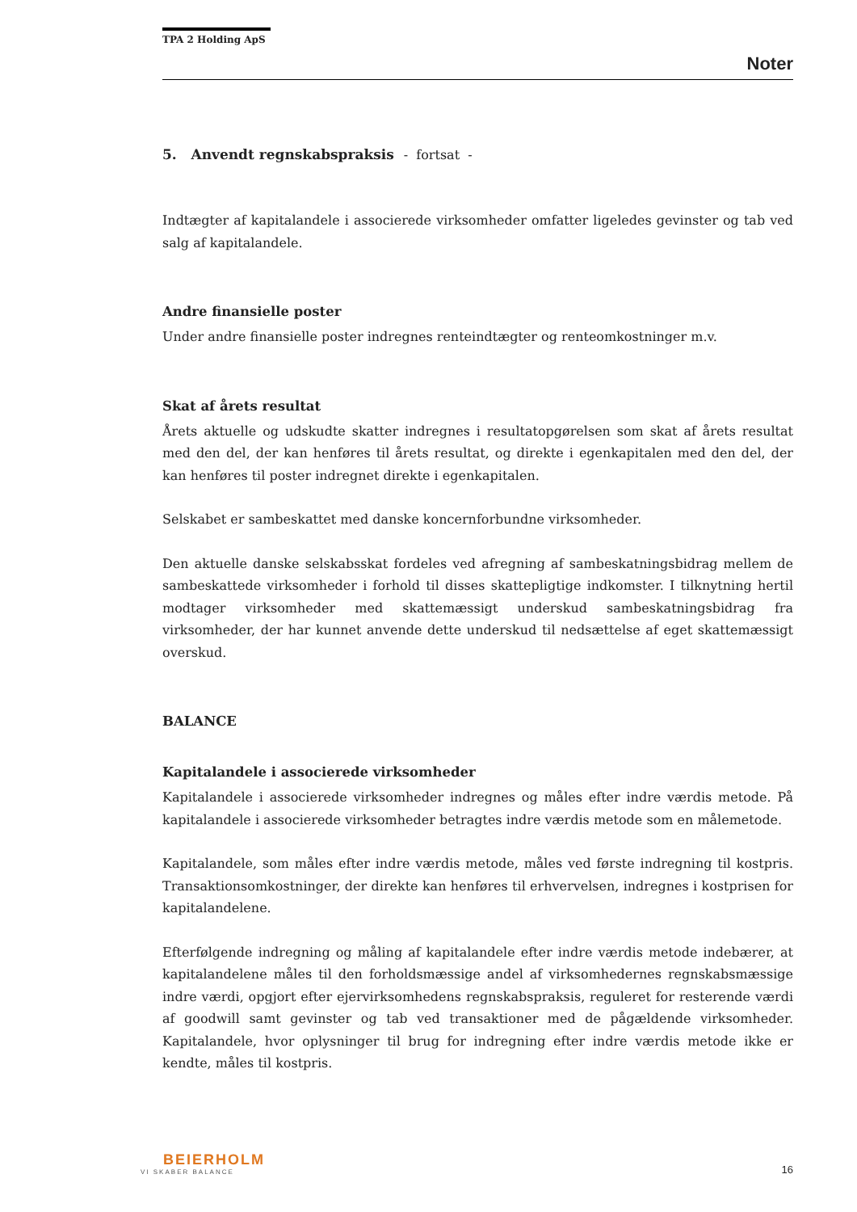TPA 2 Holding ApS
Noter
5. Anvendt regnskabspraksis - fortsat -
Indtægter af kapitalandele i associerede virksomheder omfatter ligeledes gevinster og tab ved salg af kapitalandele.
Andre finansielle poster
Under andre finansielle poster indregnes renteindtægter og renteomkostninger m.v.
Skat af årets resultat
Årets aktuelle og udskudte skatter indregnes i resultatopgørelsen som skat af årets resultat med den del, der kan henføres til årets resultat, og direkte i egenkapitalen med den del, der kan henføres til poster indregnet direkte i egenkapitalen.
Selskabet er sambeskattet med danske koncernforbundne virksomheder.
Den aktuelle danske selskabsskat fordeles ved afregning af sambeskatningsbidrag mellem de sambeskattede virksomheder i forhold til disses skattepligtige indkomster. I tilknytning hertil modtager virksomheder med skattemæssigt underskud sambeskatningsbidrag fra virksomheder, der har kunnet anvende dette underskud til nedsættelse af eget skattemæssigt overskud.
BALANCE
Kapitalandele i associerede virksomheder
Kapitalandele i associerede virksomheder indregnes og måles efter indre værdis metode. På kapitalandele i associerede virksomheder betragtes indre værdis metode som en målemetode.
Kapitalandele, som måles efter indre værdis metode, måles ved første indregning til kostpris. Transaktionsomkostninger, der direkte kan henføres til erhvervelsen, indregnes i kostprisen for kapitalandelene.
Efterfølgende indregning og måling af kapitalandele efter indre værdis metode indebærer, at kapitalandelene måles til den forholdsmæssige andel af virksomhedernes regnskabsmæssige indre værdi, opgjort efter ejervirksomhedens regnskabspraksis, reguleret for resterende værdi af goodwill samt gevinster og tab ved transaktioner med de pågældende virksomheder. Kapitalandele, hvor oplysninger til brug for indregning efter indre værdis metode ikke er kendte, måles til kostpris.
BEIERHOLM
VI SKABER BALANCE
16